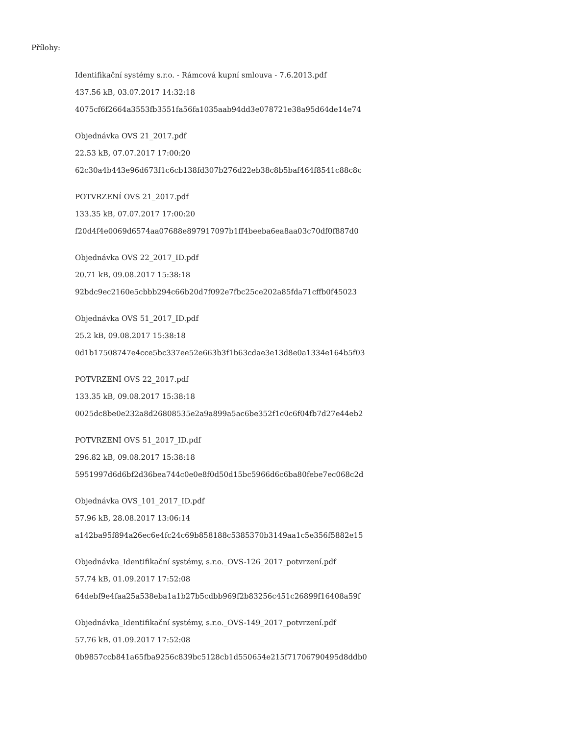Přílohy:
Identifikační systémy s.r.o. - Rámcová kupní smlouva - 7.6.2013.pdf
437.56 kB, 03.07.2017 14:32:18
4075cf6f2664a3553fb3551fa56fa1035aab94dd3e078721e38a95d64de14e74
Objednávka OVS 21_2017.pdf
22.53 kB, 07.07.2017 17:00:20
62c30a4b443e96d673f1c6cb138fd307b276d22eb38c8b5baf464f8541c88c8c
POTVRZENÍ OVS 21_2017.pdf
133.35 kB, 07.07.2017 17:00:20
f20d4f4e0069d6574aa07688e897917097b1ff4beeba6ea8aa03c70df0f887d0
Objednávka OVS 22_2017_ID.pdf
20.71 kB, 09.08.2017 15:38:18
92bdc9ec2160e5cbbb294c66b20d7f092e7fbc25ce202a85fda71cffb0f45023
Objednávka OVS 51_2017_ID.pdf
25.2 kB, 09.08.2017 15:38:18
0d1b17508747e4cce5bc337ee52e663b3f1b63cdae3e13d8e0a1334e164b5f03
POTVRZENÍ OVS 22_2017.pdf
133.35 kB, 09.08.2017 15:38:18
0025dc8be0e232a8d26808535e2a9a899a5ac6be352f1c0c6f04fb7d27e44eb2
POTVRZENÍ OVS 51_2017_ID.pdf
296.82 kB, 09.08.2017 15:38:18
5951997d6d6bf2d36bea744c0e0e8f0d50d15bc5966d6c6ba80febe7ec068c2d
Objednávka OVS_101_2017_ID.pdf
57.96 kB, 28.08.2017 13:06:14
a142ba95f894a26ec6e4fc24c69b858188c5385370b3149aa1c5e356f5882e15
Objednávka_Identifikační systémy, s.r.o._OVS-126_2017_potvrzení.pdf
57.74 kB, 01.09.2017 17:52:08
64debf9e4faa25a538eba1a1b27b5cdbb969f2b83256c451c26899f16408a59f
Objednávka_Identifikační systémy, s.r.o._OVS-149_2017_potvrzení.pdf
57.76 kB, 01.09.2017 17:52:08
0b9857ccb841a65fba9256c839bc5128cb1d550654e215f71706790495d8ddb0